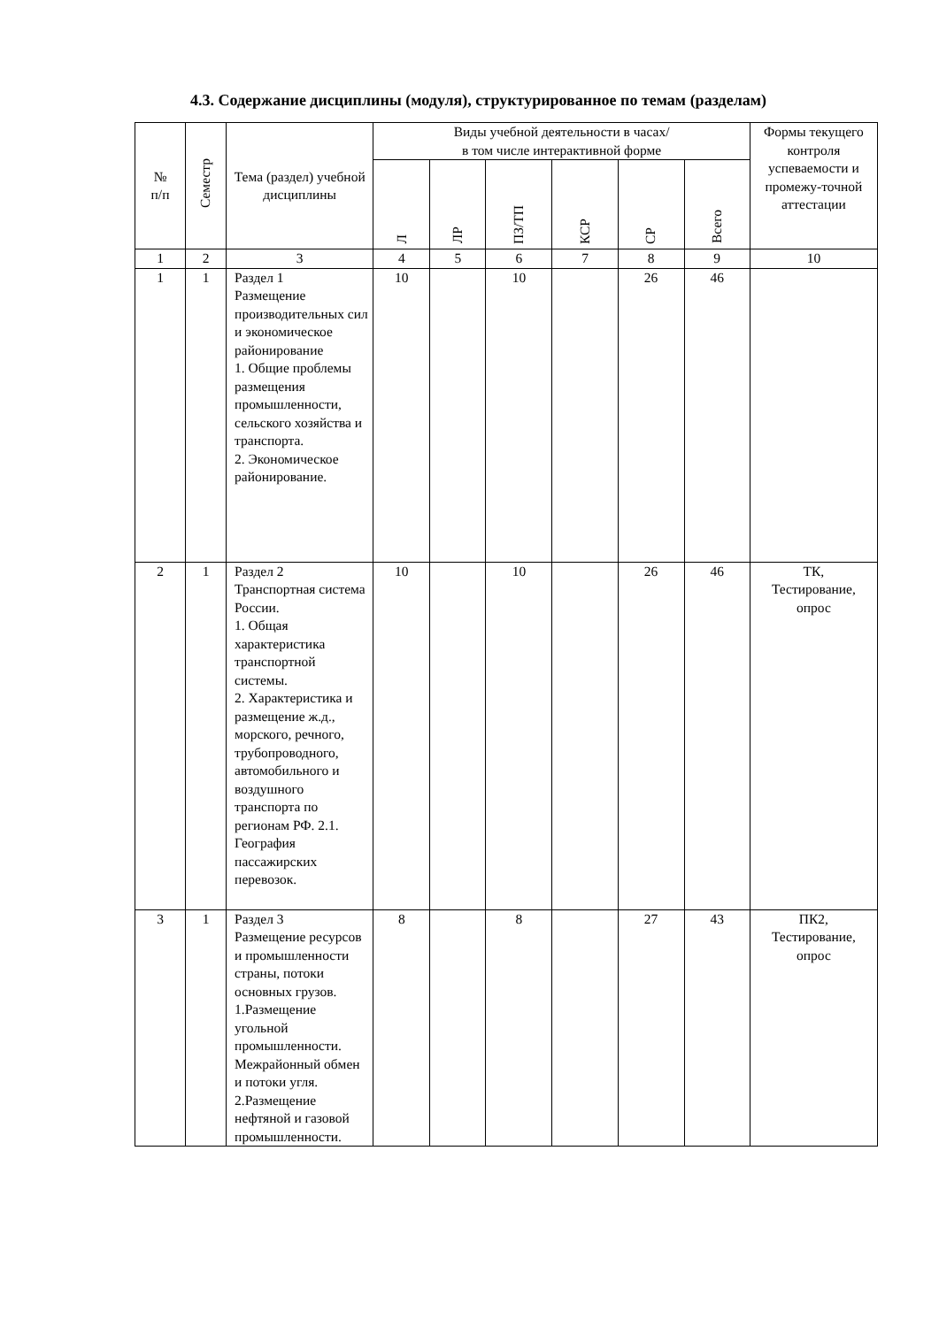4.3. Содержание дисциплины (модуля), структурированное по темам (разделам)
| № п/п | Семестр | Тема (раздел) учебной дисциплины | Виды учебной деятельности в часах/ в том числе интерактивной форме | | | | | | Формы текущего контроля успеваемости и промежу-точной аттестации |
| --- | --- | --- | --- | --- | --- | --- | --- | --- | --- |
| | | | Л | ЛР | ПЗ/ТП | КСР | СР | Всего | |
| 1 | 2 | 3 | 4 | 5 | 6 | 7 | 8 | 9 | 10 |
| 1 | 1 | Раздел 1 Размещение производительных сил и экономическое районирование 1. Общие проблемы размещения промышленности, сельского хозяйства и транспорта. 2. Экономическое районирование. | 10 | | 10 | | 26 | 46 | |
| 2 | 1 | Раздел 2 Транспортная система России. 1. Общая характеристика транспортной системы. 2. Характеристика и размещение ж.д., морского, речного, трубопроводного, автомобильного и воздушного транспорта по регионам РФ. 2.1. География пассажирских перевозок. | 10 | | 10 | | 26 | 46 | ТК, Тестирование, опрос |
| 3 | 1 | Раздел 3 Размещение ресурсов и промышленности страны, потоки основных грузов. 1.Размещение угольной промышленности. Межрайонный обмен и потоки угля. 2.Размещение нефтяной и газовой промышленности. | 8 | | 8 | | 27 | 43 | ПК2, Тестирование, опрос |